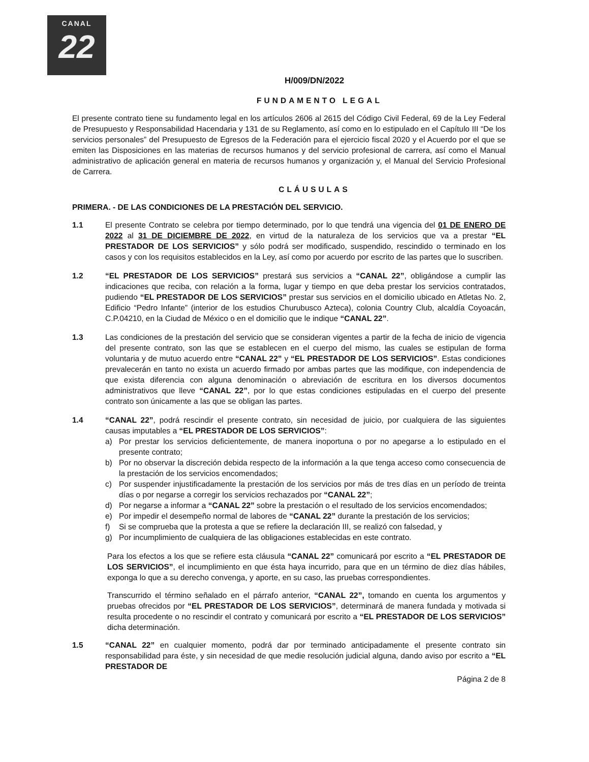CANAL
22
H/009/DN/2022
FUNDAMENTO LEGAL
El presente contrato tiene su fundamento legal en los artículos 2606 al 2615 del Código Civil Federal, 69 de la Ley Federal de Presupuesto y Responsabilidad Hacendaria y 131 de su Reglamento, así como en lo estipulado en el Capítulo III “De los servicios personales” del Presupuesto de Egresos de la Federación para el ejercicio fiscal 2020 y el Acuerdo por el que se emiten las Disposiciones en las materias de recursos humanos y del servicio profesional de carrera, así como el Manual administrativo de aplicación general en materia de recursos humanos y organización y, el Manual del Servicio Profesional de Carrera.
CLÁUSULAS
PRIMERA. - DE LAS CONDICIONES DE LA PRESTACIÓN DEL SERVICIO.
1.1 El presente Contrato se celebra por tiempo determinado, por lo que tendrá una vigencia del 01 DE ENERO DE 2022 al 31 DE DICIEMBRE DE 2022, en virtud de la naturaleza de los servicios que va a prestar “EL PRESTADOR DE LOS SERVICIOS” y sólo podrá ser modificado, suspendido, rescindido o terminado en los casos y con los requisitos establecidos en la Ley, así como por acuerdo por escrito de las partes que lo suscriben.
1.2 “EL PRESTADOR DE LOS SERVICIOS” prestará sus servicios a “CANAL 22”, obligándose a cumplir las indicaciones que reciba, con relación a la forma, lugar y tiempo en que deba prestar los servicios contratados, pudiendo “EL PRESTADOR DE LOS SERVICIOS” prestar sus servicios en el domicilio ubicado en Atletas No. 2, Edificio “Pedro Infante” (interior de los estudios Churubusco Azteca), colonia Country Club, alcaldía Coyoacán, C.P.04210, en la Ciudad de México o en el domicilio que le indique “CANAL 22”.
1.3 Las condiciones de la prestación del servicio que se consideran vigentes a partir de la fecha de inicio de vigencia del presente contrato, son las que se establecen en el cuerpo del mismo, las cuales se estipulan de forma voluntaria y de mutuo acuerdo entre “CANAL 22” y “EL PRESTADOR DE LOS SERVICIOS”. Estas condiciones prevalecerán en tanto no exista un acuerdo firmado por ambas partes que las modifique, con independencia de que exista diferencia con alguna denominación o abreviación de escritura en los diversos documentos administrativos que lleve “CANAL 22”, por lo que estas condiciones estipuladas en el cuerpo del presente contrato son únicamente a las que se obligan las partes.
1.4 “CANAL 22”, podrá rescindir el presente contrato, sin necesidad de juicio, por cualquiera de las siguientes causas imputables a “EL PRESTADOR DE LOS SERVICIOS”:
a) Por prestar los servicios deficientemente, de manera inoportuna o por no apegarse a lo estipulado en el presente contrato;
b) Por no observar la discreción debida respecto de la información a la que tenga acceso como consecuencia de la prestación de los servicios encomendados;
c) Por suspender injustificadamente la prestación de los servicios por más de tres días en un período de treinta días o por negarse a corregir los servicios rechazados por “CANAL 22”;
d) Por negarse a informar a “CANAL 22” sobre la prestación o el resultado de los servicios encomendados;
e) Por impedir el desempeño normal de labores de “CANAL 22” durante la prestación de los servicios;
f) Si se comprueba que la protesta a que se refiere la declaración III, se realizó con falsedad, y
g) Por incumplimiento de cualquiera de las obligaciones establecidas en este contrato.
Para los efectos a los que se refiere esta cláusula “CANAL 22” comunicará por escrito a “EL PRESTADOR DE LOS SERVICIOS”, el incumplimiento en que ésta haya incurrido, para que en un término de diez días hábiles, exponga lo que a su derecho convenga, y aporte, en su caso, las pruebas correspondientes.
Transcurrido el término señalado en el párrafo anterior, “CANAL 22”, tomando en cuenta los argumentos y pruebas ofrecidos por “EL PRESTADOR DE LOS SERVICIOS”, determinará de manera fundada y motivada si resulta procedente o no rescindir el contrato y comunicará por escrito a “EL PRESTADOR DE LOS SERVICIOS” dicha determinación.
1.5 “CANAL 22” en cualquier momento, podrá dar por terminado anticipadamente el presente contrato sin responsabilidad para éste, y sin necesidad de que medie resolución judicial alguna, dando aviso por escrito a “EL PRESTADOR DE
Página 2 de 8